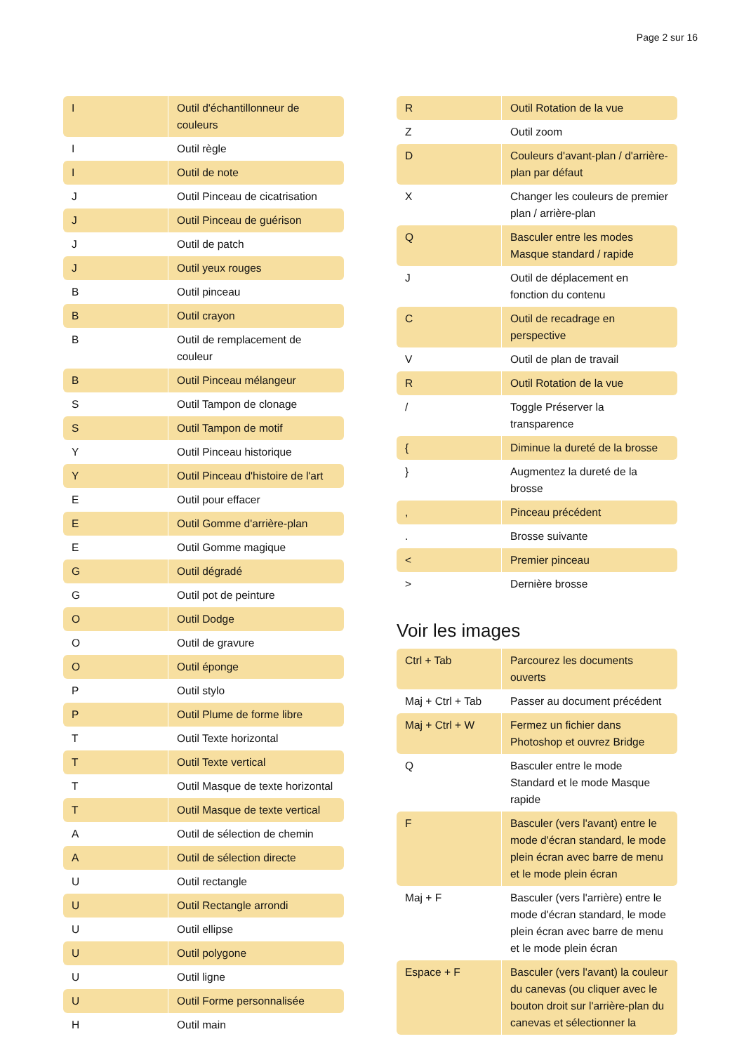Page 2 sur 16
| I | Outil d'échantillonneur de couleurs |
| I | Outil règle |
| I | Outil de note |
| J | Outil Pinceau de cicatrisation |
| J | Outil Pinceau de guérison |
| J | Outil de patch |
| J | Outil yeux rouges |
| B | Outil pinceau |
| B | Outil crayon |
| B | Outil de remplacement de couleur |
| B | Outil Pinceau mélangeur |
| S | Outil Tampon de clonage |
| S | Outil Tampon de motif |
| Y | Outil Pinceau historique |
| Y | Outil Pinceau d'histoire de l'art |
| E | Outil pour effacer |
| E | Outil Gomme d'arrière-plan |
| E | Outil Gomme magique |
| G | Outil dégradé |
| G | Outil pot de peinture |
| O | Outil Dodge |
| O | Outil de gravure |
| O | Outil éponge |
| P | Outil stylo |
| P | Outil Plume de forme libre |
| T | Outil Texte horizontal |
| T | Outil Texte vertical |
| T | Outil Masque de texte horizontal |
| T | Outil Masque de texte vertical |
| A | Outil de sélection de chemin |
| A | Outil de sélection directe |
| U | Outil rectangle |
| U | Outil Rectangle arrondi |
| U | Outil ellipse |
| U | Outil polygone |
| U | Outil ligne |
| U | Outil Forme personnalisée |
| H | Outil main |
| R | Outil Rotation de la vue |
| Z | Outil zoom |
| D | Couleurs d'avant-plan / d'arrière-plan par défaut |
| X | Changer les couleurs de premier plan / arrière-plan |
| Q | Basculer entre les modes Masque standard / rapide |
| J | Outil de déplacement en fonction du contenu |
| C | Outil de recadrage en perspective |
| V | Outil de plan de travail |
| R | Outil Rotation de la vue |
| / | Toggle Préserver la transparence |
| { | Diminue la dureté de la brosse |
| } | Augmentez la dureté de la brosse |
| , | Pinceau précédent |
| . | Brosse suivante |
| < | Premier pinceau |
| > | Dernière brosse |
Voir les images
| Ctrl + Tab | Parcourez les documents ouverts |
| Maj + Ctrl + Tab | Passer au document précédent |
| Maj + Ctrl + W | Fermez un fichier dans Photoshop et ouvrez Bridge |
| Q | Basculer entre le mode Standard et le mode Masque rapide |
| F | Basculer (vers l'avant) entre le mode d'écran standard, le mode plein écran avec barre de menu et le mode plein écran |
| Maj + F | Basculer (vers l'arrière) entre le mode d'écran standard, le mode plein écran avec barre de menu et le mode plein écran |
| Espace + F | Basculer (vers l'avant) la couleur du canevas (ou cliquer avec le bouton droit sur l'arrière-plan du canevas et sélectionner la |